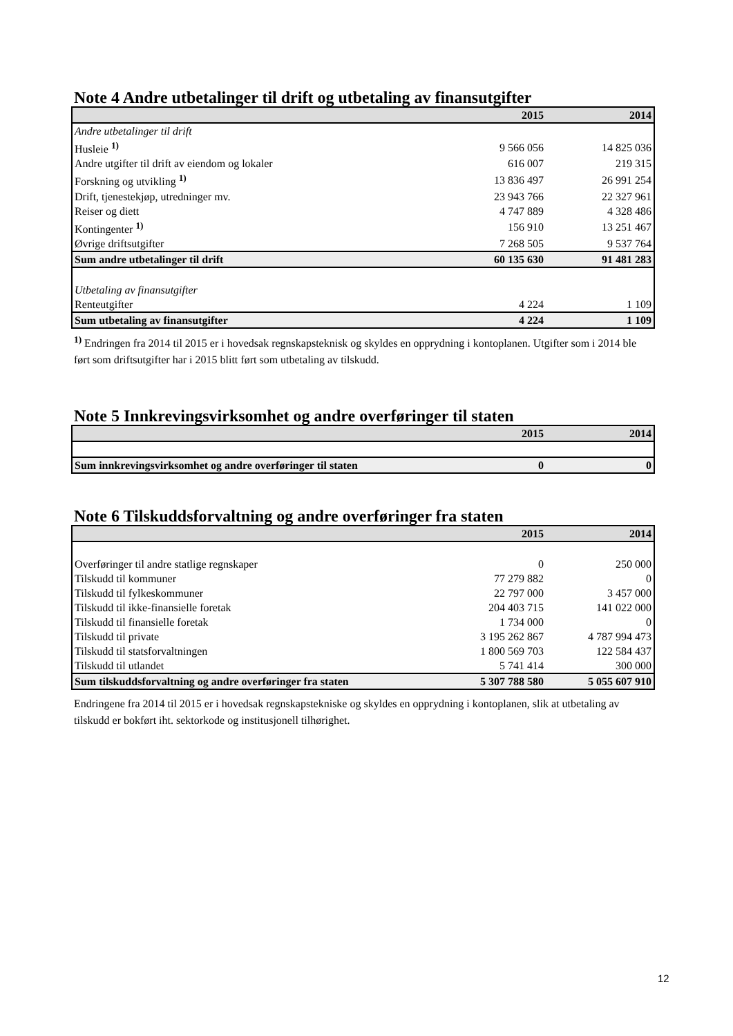Note 4 Andre utbetalinger til drift og utbetaling av finansutgifter
| | 2015 | 2014 |
| --- | --- | --- |
| Andre utbetalinger til drift | | |
| Husleie <sup>1)</sup> | 9 566 056 | 14 825 036 |
| Andre utgifter til drift av eiendom og lokaler | 616 007 | 219 315 |
| Forskning og utvikling <sup>1)</sup> | 13 836 497 | 26 991 254 |
| Drift, tjenestekjøp, utredninger mv. | 23 943 766 | 22 327 961 |
| Reiser og diett | 4 747 889 | 4 328 486 |
| Kontingenter <sup>1)</sup> | 156 910 | 13 251 467 |
| Øvrige driftsutgifter | 7 268 505 | 9 537 764 |
| Sum andre utbetalinger til drift | 60 135 630 | 91 481 283 |
| Utbetaling av finansutgifter | | |
| Renteutgifter | 4 224 | 1 109 |
| Sum utbetaling av finansutgifter | 4 224 | 1 109 |
<sup>1)</sup> Endringen fra 2014 til 2015 er i hovedsak regnskapsteknisk og skyldes en opprydning i kontoplanen. Utgifter som i 2014 ble ført som driftsutgifter har i 2015 blitt ført som utbetaling av tilskudd.
Note 5 Innkrevingsvirksomhet og andre overføringer til staten
| | 2015 | 2014 |
| --- | --- | --- |
| Sum innkrevingsvirksomhet og andre overføringer til staten | 0 | 0 |
Note 6 Tilskuddsforvaltning og andre overføringer fra staten
| | 2015 | 2014 |
| --- | --- | --- |
| Overføringer til andre statlige regnskaper | 0 | 250 000 |
| Tilskudd til kommuner | 77 279 882 | 0 |
| Tilskudd til fylkeskommuner | 22 797 000 | 3 457 000 |
| Tilskudd til ikke-finansielle foretak | 204 403 715 | 141 022 000 |
| Tilskudd til finansielle foretak | 1 734 000 | 0 |
| Tilskudd til private | 3 195 262 867 | 4 787 994 473 |
| Tilskudd til statsforvaltningen | 1 800 569 703 | 122 584 437 |
| Tilskudd til utlandet | 5 741 414 | 300 000 |
| Sum tilskuddsforvaltning og andre overføringer fra staten | 5 307 788 580 | 5 055 607 910 |
Endringene fra 2014 til 2015 er i hovedsak regnskapstekniske og skyldes en opprydning i kontoplanen, slik at utbetaling av tilskudd er bokført iht. sektorkode og institusjonell tilhørighet.
12